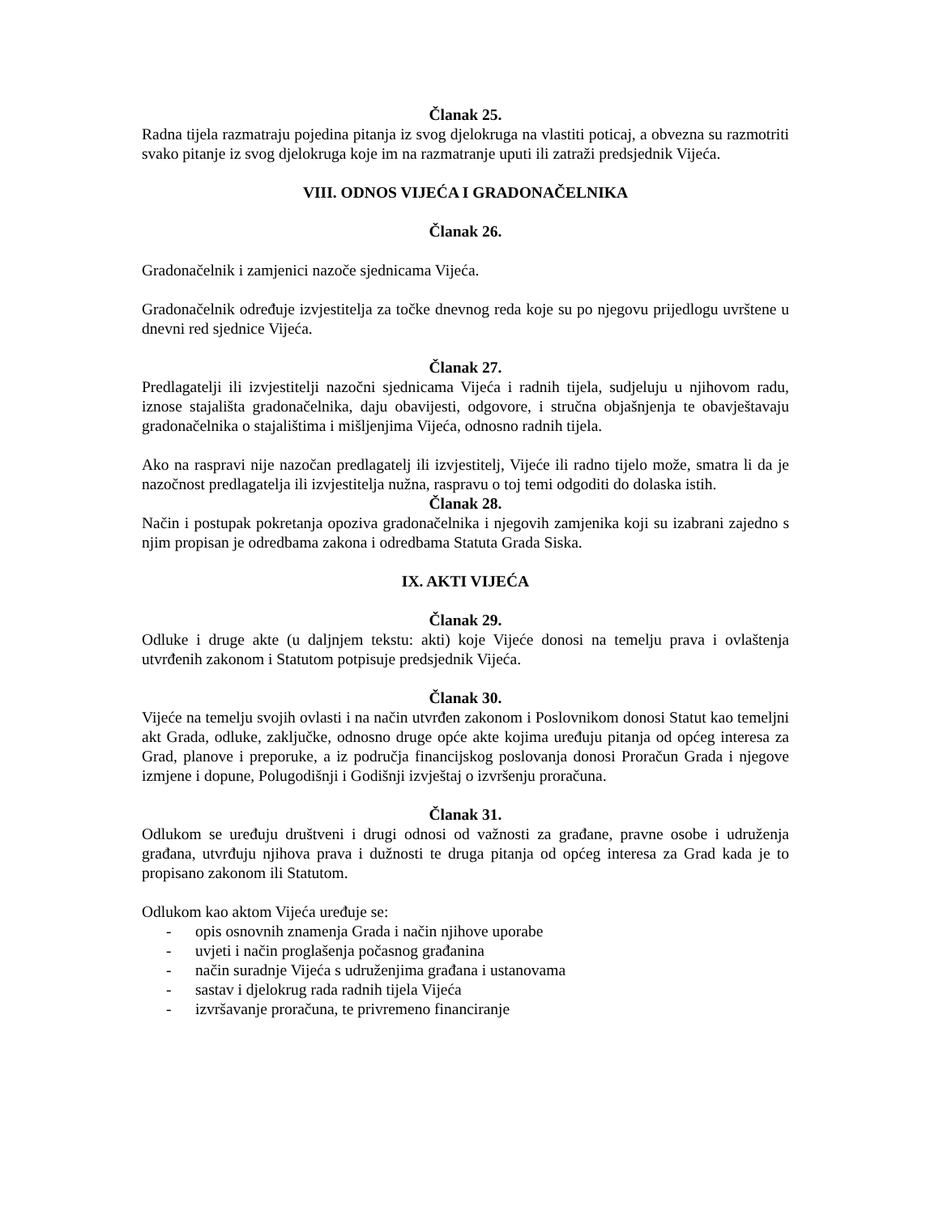Članak 25.
Radna tijela razmatraju pojedina pitanja iz svog djelokruga na vlastiti poticaj, a obvezna su razmotriti svako pitanje iz svog djelokruga koje im na razmatranje uputi ili zatraži predsjednik Vijeća.
VIII. ODNOS VIJEĆA I GRADONAČELNIKA
Članak 26.
Gradonačelnik i zamjenici nazoče sjednicama Vijeća.
Gradonačelnik određuje izvjestitelja za točke dnevnog reda koje su po njegovu prijedlogu uvrštene u dnevni red sjednice Vijeća.
Članak 27.
Predlagatelji ili izvjestitelji nazočni sjednicama Vijeća i radnih tijela, sudjeluju u njihovom radu, iznose stajališta gradonačelnika, daju obavijesti, odgovore, i stručna objašnjenja te obavještavaju gradonačelnika o stajalištima i mišljenjima Vijeća, odnosno radnih tijela.
Ako na raspravi nije nazočan predlagatelj ili izvjestitelj, Vijeće ili radno tijelo može, smatra li da je nazočnost predlagatelja ili izvjestitelja nužna, raspravu o toj temi odgoditi do dolaska istih.
Članak 28.
Način i postupak pokretanja opoziva gradonačelnika i njegovih zamjenika koji su izabrani zajedno s njim propisan je odredbama zakona i odredbama Statuta Grada Siska.
IX. AKTI VIJEĆA
Članak 29.
Odluke i druge akte (u daljnjem tekstu: akti) koje Vijeće donosi na temelju prava i ovlaštenja utvrđenih zakonom i Statutom potpisuje predsjednik Vijeća.
Članak 30.
Vijeće na temelju svojih ovlasti i na način utvrđen zakonom i Poslovnikom donosi Statut kao temeljni akt Grada, odluke, zaključke, odnosno druge opće akte kojima uređuju pitanja od općeg interesa za Grad, planove i preporuke, a iz područja financijskog poslovanja donosi Proračun Grada i njegove izmjene i dopune, Polugodišnji i Godišnji izvještaj o izvršenju proračuna.
Članak 31.
Odlukom se uređuju društveni i drugi odnosi od važnosti za građane, pravne osobe i udruženja građana, utvrđuju njihova prava i dužnosti te druga pitanja od općeg interesa za Grad kada je to propisano zakonom ili Statutom.
Odlukom kao aktom Vijeća uređuje se:
- opis osnovnih znamenja Grada i način njihove uporabe
- uvjeti i način proglašenja počasnog građanina
- način suradnje Vijeća s udruženjima građana i ustanovama
- sastav i djelokrug rada radnih tijela Vijeća
- izvršavanje proračuna, te privremeno financiranje